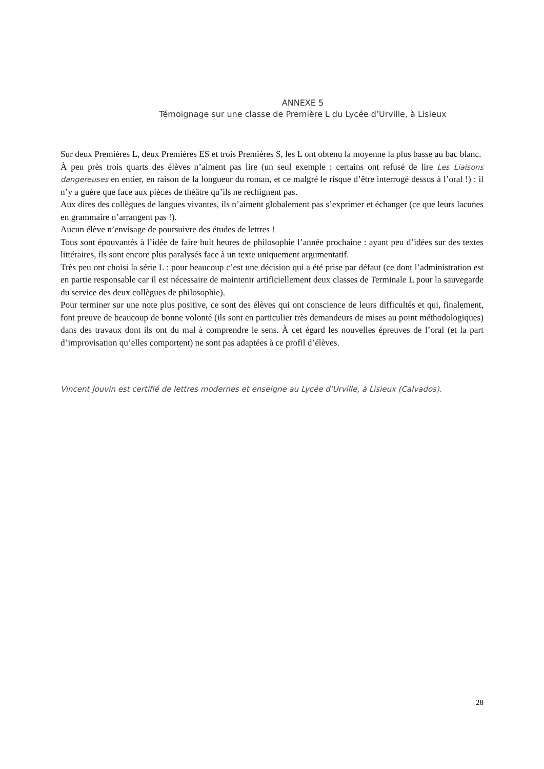ANNEXE 5
Témoignage sur une classe de Première L du Lycée d’Urville, à Lisieux
Sur deux Premières L, deux Premières ES et trois Premières S, les L ont obtenu la moyenne la plus basse au bac blanc.
À peu près trois quarts des élèves n’aiment pas lire (un seul exemple : certains ont refusé de lire Les Liaisons dangereuses en entier, en raison de la longueur du roman, et ce malgré le risque d’être interrogé dessus à l’oral !) : il n’y a guère que face aux pièces de théâtre qu’ils ne rechignent pas.
Aux dires des collègues de langues vivantes, ils n’aiment globalement pas s’exprimer et échanger (ce que leurs lacunes en grammaire n’arrangent pas !).
Aucun élève n’envisage de poursuivre des études de lettres !
Tous sont épouvantés à l’idée de faire huit heures de philosophie l’année prochaine : ayant peu d’idées sur des textes littéraires, ils sont encore plus paralysés face à un texte uniquement argumentatif.
Très peu ont choisi la série L : pour beaucoup c’est une décision qui a été prise par défaut (ce dont l’administration est en partie responsable car il est nécessaire de maintenir artificiellement deux classes de Terminale L pour la sauvegarde du service des deux collègues de philosophie).
Pour terminer sur une note plus positive, ce sont des élèves qui ont conscience de leurs difficultés et qui, finalement, font preuve de beaucoup de bonne volonté (ils sont en particulier très demandeurs de mises au point méthodologiques) dans des travaux dont ils ont du mal à comprendre le sens. À cet égard les nouvelles épreuves de l’oral (et la part d’improvisation qu’elles comportent) ne sont pas adaptées à ce profil d’élèves.
Vincent Jouvin est certifié de lettres modernes et enseigne au Lycée d’Urville, à Lisieux (Calvados).
28